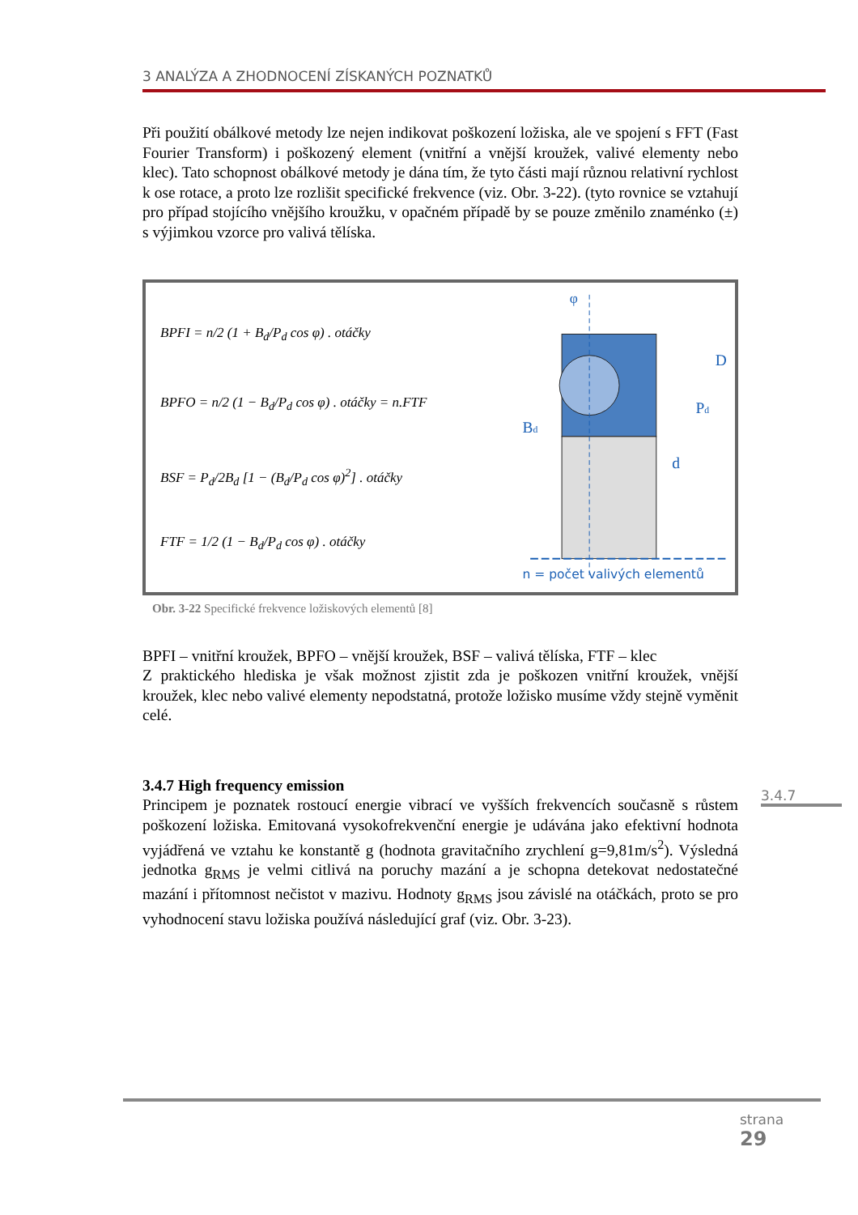3 ANALÝZA A ZHODNOCENÍ ZÍSKANÝCH POZNATKŮ
Při použití obálkové metody lze nejen indikovat poškození ložiska, ale ve spojení s FFT (Fast Fourier Transform) i poškozený element (vnitřní a vnější kroužek, valivé elementy nebo klec). Tato schopnost obálkové metody je dána tím, že tyto části mají různou relativní rychlost k ose rotace, a proto lze rozlišit specifické frekvence (viz. Obr. 3-22). (tyto rovnice se vztahují pro případ stojícího vnějšího kroužku, v opačném případě by se pouze změnilo znaménko (±) s výjimkou vzorce pro valivá tělíska.
BPFI = n/2 (1 + B<sub>d</sub>/P<sub>d</sub> cos φ) . otáčky
BPFO = n/2 (1 − B<sub>d</sub>/P<sub>d</sub> cos φ) . otáčky = n.FTF
BSF = P<sub>d</sub>/2B<sub>d</sub> [1 − (B<sub>d</sub>/P<sub>d</sub> cos φ)<sup>2</sup>] . otáčky
FTF = 1/2 (1 − B<sub>d</sub>/P<sub>d</sub> cos φ) . otáčky
φ
D
Pd
d
Bd
n = počet valivých elementů
Obr. 3-22 Specifické frekvence ložiskových elementů [8]
BPFI – vnitřní kroužek, BPFO – vnější kroužek, BSF – valivá tělíska, FTF – klec
Z praktického hlediska je však možnost zjistit zda je poškozen vnitřní kroužek, vnější kroužek, klec nebo valivé elementy nepodstatná, protože ložisko musíme vždy stejně vyměnit celé.
3.4.7 High frequency emission
Principem je poznatek rostoucí energie vibrací ve vyšších frekvencích současně s růstem poškození ložiska. Emitovaná vysokofrekvenční energie je udávána jako efektivní hodnota vyjádřená ve vztahu ke konstantě g (hodnota gravitačního zrychlení g=9,81m/s<sup>2</sup>). Výsledná jednotka g<sub>RMS</sub> je velmi citlivá na poruchy mazání a je schopna detekovat nedostatečné mazání i přítomnost nečistot v mazivu. Hodnoty g<sub>RMS</sub> jsou závislé na otáčkách, proto se pro vyhodnocení stavu ložiska používá následující graf (viz. Obr. 3-23).
3.4.7
strana
29